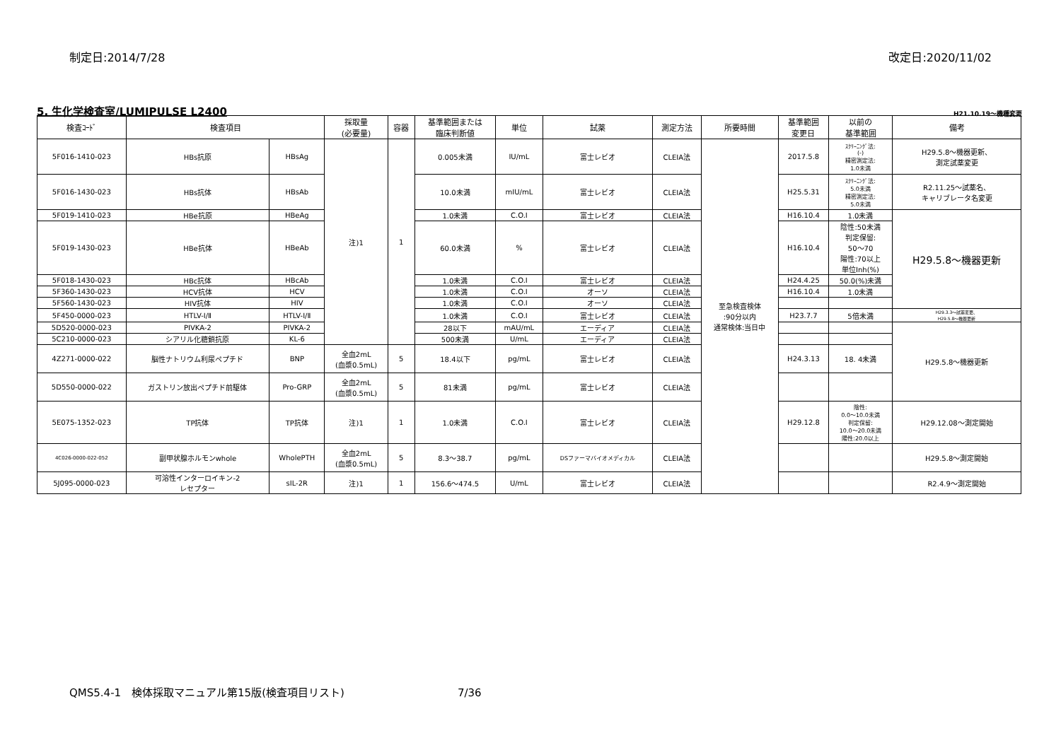制定日:2014/7/28 改定日:2020/11/02
5. 生化学検査室/LUMIPULSE L2400 H21.10.19～機種変更
| 検査ｺｰﾄﾞ | 検査項目 | | 採取量 (必要量) | 容器 | 基準範囲または 臨床判断値 | 単位 | 試薬 | 測定方法 | 所要時間 | 基準範囲 変更日 | 以前の 基準範囲 | 備考 |
| --- | --- | --- | --- | --- | --- | --- | --- | --- | --- | --- | --- | --- |
| 5F016-1410-023 | HBs抗原 | HBsAg | 注)1 | 1 | 0.005未満 | IU/mL | 富士レビオ | CLEIA法 | 至急検査検体 :90分以内 通常検体:当日中 | 2017.5.8 | ｽｸﾘｰﾆﾝｸﾞ法: (-) 精密測定法: 1.0未満 | H29.5.8～機器更新、 測定試薬変更 |
| 5F016-1430-023 | HBs抗体 | HBsAb | | | 10.0未満 | mIU/mL | 富士レビオ | CLEIA法 | | H25.5.31 | ｽｸﾘｰﾆﾝｸﾞ法: 5.0未満 精密測定法: 5.0未満 | R2.11.25～試薬名、 キャリブレータ名変更 |
| 5F019-1410-023 | HBe抗原 | HBeAg | | | 1.0未満 | C.O.I | 富士レビオ | CLEIA法 | | H16.10.4 | 1.0未満 | H29.5.8～機器更新 |
| 5F019-1430-023 | HBe抗体 | HBeAb | | | 60.0未満 | % | 富士レビオ | CLEIA法 | | H16.10.4 | 陰性:50未満 判定保留: 50～70 陽性:70以上 単位Inh(%) | |
| 5F018-1430-023 | HBc抗体 | HBcAb | | | 1.0未満 | C.O.I | 富士レビオ | CLEIA法 | | H24.4.25 | 50.0(%)未満 | |
| 5F360-1430-023 | HCV抗体 | HCV | | | 1.0未満 | C.O.I | オーソ | CLEIA法 | | H16.10.4 | 1.0未満 | |
| 5F560-1430-023 | HIV抗体 | HIV | | | 1.0未満 | C.O.I | オーソ | CLEIA法 | | | | |
| 5F450-0000-023 | HTLV-Ⅰ/Ⅱ | HTLV-Ⅰ/Ⅱ | | | 1.0未満 | C.O.I | 富士レビオ | CLEIA法 | | H23.7.7 | 5倍未満 | H29.3.3～試薬変更、 H29.5.8～機器更新 |
| 5D520-0000-023 | PIVKA-2 | PIVKA-2 | | | 28以下 | mAU/mL | エーディア | CLEIA法 | | | | H29.5.8～機器更新 |
| 5C210-0000-023 | シアリル化糖鎖抗原 | KL-6 | | | 500未満 | U/mL | エーディア | CLEIA法 | | | | |
| 4Z271-0000-022 | 脳性ナトリウム利尿ペプチド | BNP | 全血2mL (血漿0.5mL) | 5 | 18.4以下 | pg/mL | 富士レビオ | CLEIA法 | | H24.3.13 | 18. 4未満 | |
| 5D550-0000-022 | ガストリン放出ペプチド前駆体 | Pro-GRP | 全血2mL (血漿0.5mL) | 5 | 81未満 | pg/mL | 富士レビオ | CLEIA法 | | | | |
| 5E075-1352-023 | TP抗体 | TP抗体 | 注)1 | 1 | 1.0未満 | C.O.I | 富士レビオ | CLEIA法 | | H29.12.8 | 陰性: 0.0～10.0未満 判定保留: 10.0～20.0未満 陽性:20.0以上 | H29.12.08～測定開始 |
| 4C026-0000-022-052 | 副甲状腺ホルモンwhole | WholePTH | 全血2mL (血漿0.5mL) | 5 | 8.3～38.7 | pg/mL | DSファーマバイオメディカル | CLEIA法 | | | | H29.5.8～測定開始 |
| 5J095-0000-023 | 可溶性インターロイキン-2 レセプター | sIL-2R | 注)1 | 1 | 156.6～474.5 | U/mL | 富士レビオ | CLEIA法 | | | | R2.4.9～測定開始 |
QMS5.4-1　検体採取マニュアル第15版(検査項目リスト) 7/36